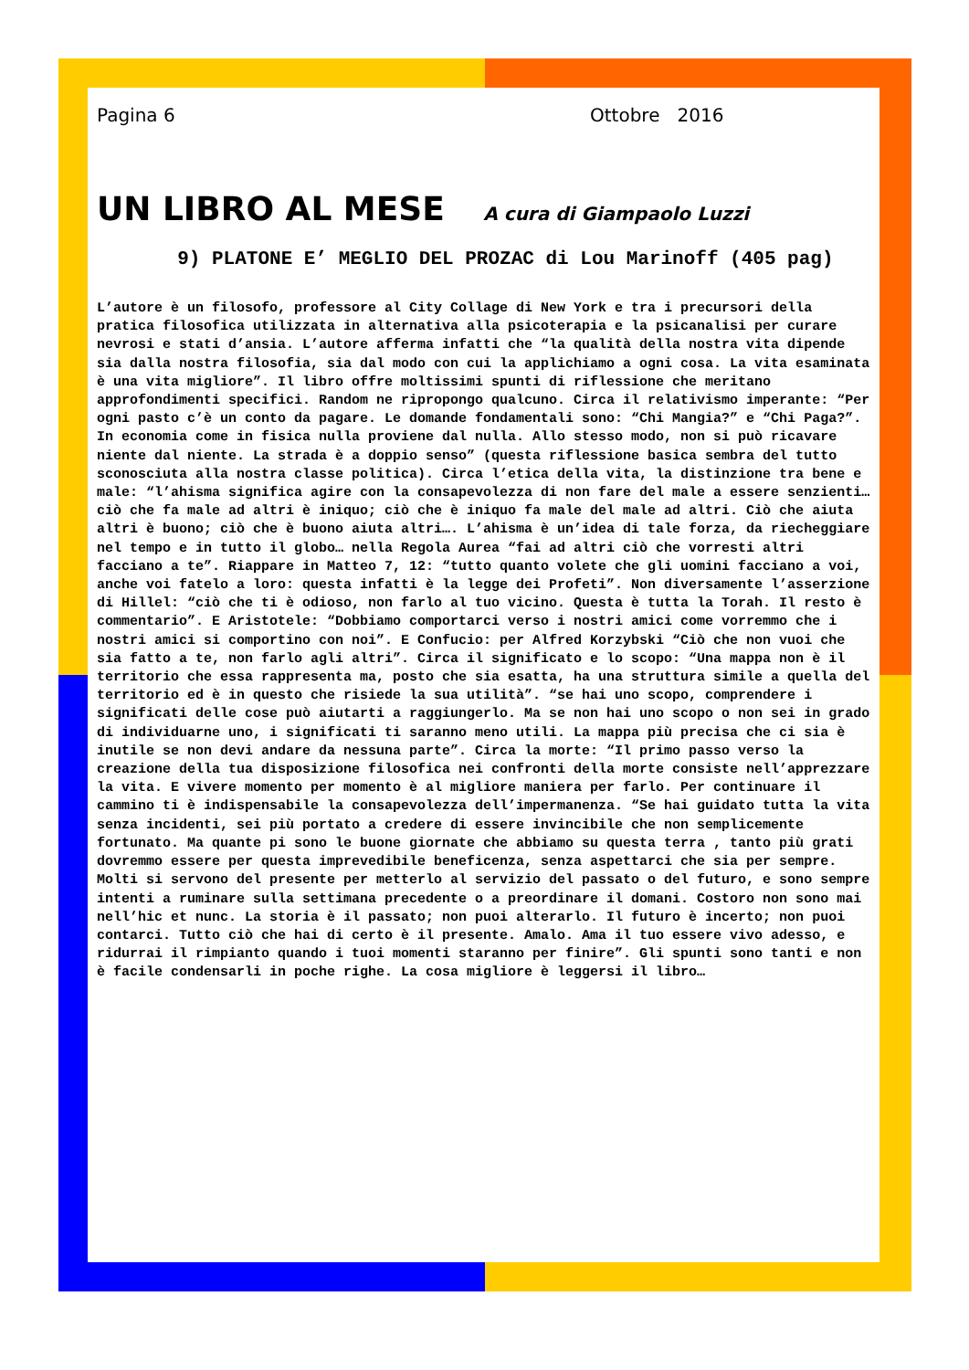Pagina 6 Ottobre 2016
UN LIBRO AL MESE A cura di Giampaolo Luzzi
9) PLATONE E’ MEGLIO DEL PROZAC di Lou Marinoff (405 pag)
L’autore è un filosofo, professore al City Collage di New York e tra i precursori della pratica filosofica utilizzata in alternativa alla psicoterapia e la psicanalisi per curare nevrosi e stati d’ansia. L’autore afferma infatti che “la qualità della nostra vita dipende sia dalla nostra filosofia, sia dal modo con cui la applichiamo a ogni cosa. La vita esaminata è una vita migliore”. Il libro offre moltissimi spunti di riflessione che meritano approfondimenti specifici. Random ne ripropongo qualcuno. Circa il relativismo imperante: “Per ogni pasto c’è un conto da pagare. Le domande fondamentali sono: “Chi Mangia?” e “Chi Paga?”. In economia come in fisica nulla proviene dal nulla. Allo stesso modo, non si può ricavare niente dal niente. La strada è a doppio senso” (questa riflessione basica sembra del tutto sconosciuta alla nostra classe politica). Circa l’etica della vita, la distinzione tra bene e male: “l’ahisma significa agire con la consapevolezza di non fare del male a essere senzienti… ciò che fa male ad altri è iniquo; ciò che è iniquo fa male del male ad altri. Ciò che aiuta altri è buono; ciò che è buono aiuta altri…. L’ahisma è un’idea di tale forza, da riecheggiare nel tempo e in tutto il globo… nella Regola Aurea “fai ad altri ciò che vorresti altri facciano a te”. Riappare in Matteo 7, 12: “tutto quanto volete che gli uomini facciano a voi, anche voi fatelo a loro: questa infatti è la legge dei Profeti”. Non diversamente l’asserzione di Hillel: “ciò che ti è odioso, non farlo al tuo vicino. Questa è tutta la Torah. Il resto è commentario”. E Aristotele: “Dobbiamo comportarci verso i nostri amici come vorremmo che i nostri amici si comportino con noi”. E Confucio: per Alfred Korzybski “Ciò che non vuoi che sia fatto a te, non farlo agli altri”. Circa il significato e lo scopo: “Una mappa non è il territorio che essa rappresenta ma, posto che sia esatta, ha una struttura simile a quella del territorio ed è in questo che risiede la sua utilità”. “se hai uno scopo, comprendere i significati delle cose può aiutarti a raggiungerlo. Ma se non hai uno scopo o non sei in grado di individuarne uno, i significati ti saranno meno utili. La mappa più precisa che ci sia è inutile se non devi andare da nessuna parte”. Circa la morte: “Il primo passo verso la creazione della tua disposizione filosofica nei confronti della morte consiste nell’apprezzare la vita. E vivere momento per momento è al migliore maniera per farlo. Per continuare il cammino ti è indispensabile la consapevolezza dell’impermanenza. “Se hai guidato tutta la vita senza incidenti, sei più portato a credere di essere invincibile che non semplicemente fortunato. Ma quante pi sono le buone giornate che abbiamo su questa terra , tanto più grati dovremmo essere per questa imprevedibile beneficenza, senza aspettarci che sia per sempre. Molti si servono del presente per metterlo al servizio del passato o del futuro, e sono sempre intenti a ruminare sulla settimana precedente o a preordinare il domani. Costoro non sono mai nell’hic et nunc. La storia è il passato; non puoi alterarlo. Il futuro è incerto; non puoi contarci. Tutto ciò che hai di certo è il presente. Amalo. Ama il tuo essere vivo adesso, e ridurrai il rimpianto quando i tuoi momenti staranno per finire”. Gli spunti sono tanti e non è facile condensarli in poche righe. La cosa migliore è leggersi il libro…